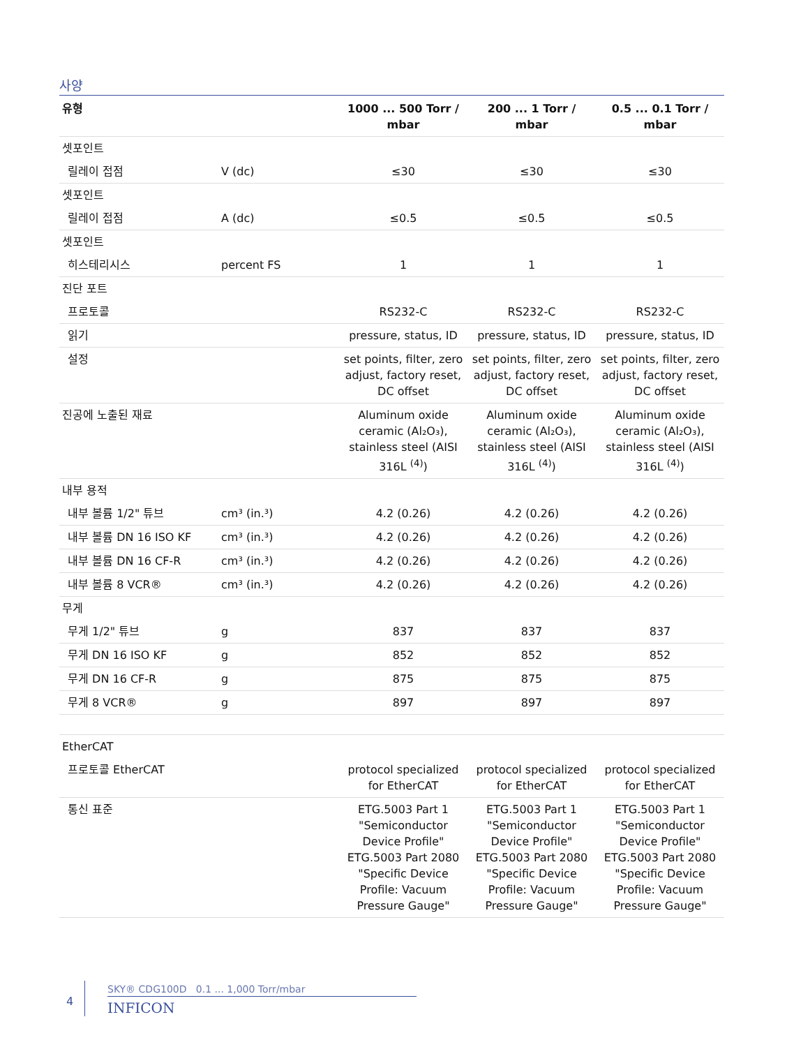사양
| 유형 | | 1000 ... 500 Torr / mbar | 200 ... 1 Torr / mbar | 0.5 ... 0.1 Torr / mbar |
| --- | --- | --- | --- | --- |
| 셋포인트 | | | | |
| 릴레이 접점 | V (dc) | ≤30 | ≤30 | ≤30 |
| 셋포인트 | | | | |
| 릴레이 접점 | A (dc) | ≤0.5 | ≤0.5 | ≤0.5 |
| 셋포인트 | | | | |
| 히스테리시스 | percent FS | 1 | 1 | 1 |
| 진단 포트 | | | | |
| 프로토콜 | | RS232-C | RS232-C | RS232-C |
| 읽기 | | pressure, status, ID | pressure, status, ID | pressure, status, ID |
| 설정 | | set points, filter, zero adjust, factory reset, DC offset | set points, filter, zero adjust, factory reset, DC offset | set points, filter, zero adjust, factory reset, DC offset |
| 진공에 노출된 재료 | | Aluminum oxide ceramic (Al₂O₃), stainless steel (AISI 316L <sup>(4)</sup>) | Aluminum oxide ceramic (Al₂O₃), stainless steel (AISI 316L <sup>(4)</sup>) | Aluminum oxide ceramic (Al₂O₃), stainless steel (AISI 316L <sup>(4)</sup>) |
| 내부 용적 | | | | |
| 내부 볼륨 1/2" 튜브 | cm³ (in.³) | 4.2 (0.26) | 4.2 (0.26) | 4.2 (0.26) |
| 내부 볼륨 DN 16 ISO KF | cm³ (in.³) | 4.2 (0.26) | 4.2 (0.26) | 4.2 (0.26) |
| 내부 볼륨 DN 16 CF-R | cm³ (in.³) | 4.2 (0.26) | 4.2 (0.26) | 4.2 (0.26) |
| 내부 볼륨 8 VCR® | cm³ (in.³) | 4.2 (0.26) | 4.2 (0.26) | 4.2 (0.26) |
| 무게 | | | | |
| 무게 1/2" 튜브 | g | 837 | 837 | 837 |
| 무게 DN 16 ISO KF | g | 852 | 852 | 852 |
| 무게 DN 16 CF-R | g | 875 | 875 | 875 |
| 무게 8 VCR® | g | 897 | 897 | 897 |
| EtherCAT | | | | |
| 프로토콜 EtherCAT | | protocol specialized for EtherCAT | protocol specialized for EtherCAT | protocol specialized for EtherCAT |
| 통신 표준 | | ETG.5003 Part 1 "Semiconductor Device Profile" ETG.5003 Part 2080 "Specific Device Profile: Vacuum Pressure Gauge" | ETG.5003 Part 1 "Semiconductor Device Profile" ETG.5003 Part 2080 "Specific Device Profile: Vacuum Pressure Gauge" | ETG.5003 Part 1 "Semiconductor Device Profile" ETG.5003 Part 2080 "Specific Device Profile: Vacuum Pressure Gauge" |
4
SKY® CDG100D 0.1 ... 1,000 Torr/mbar
INFICON